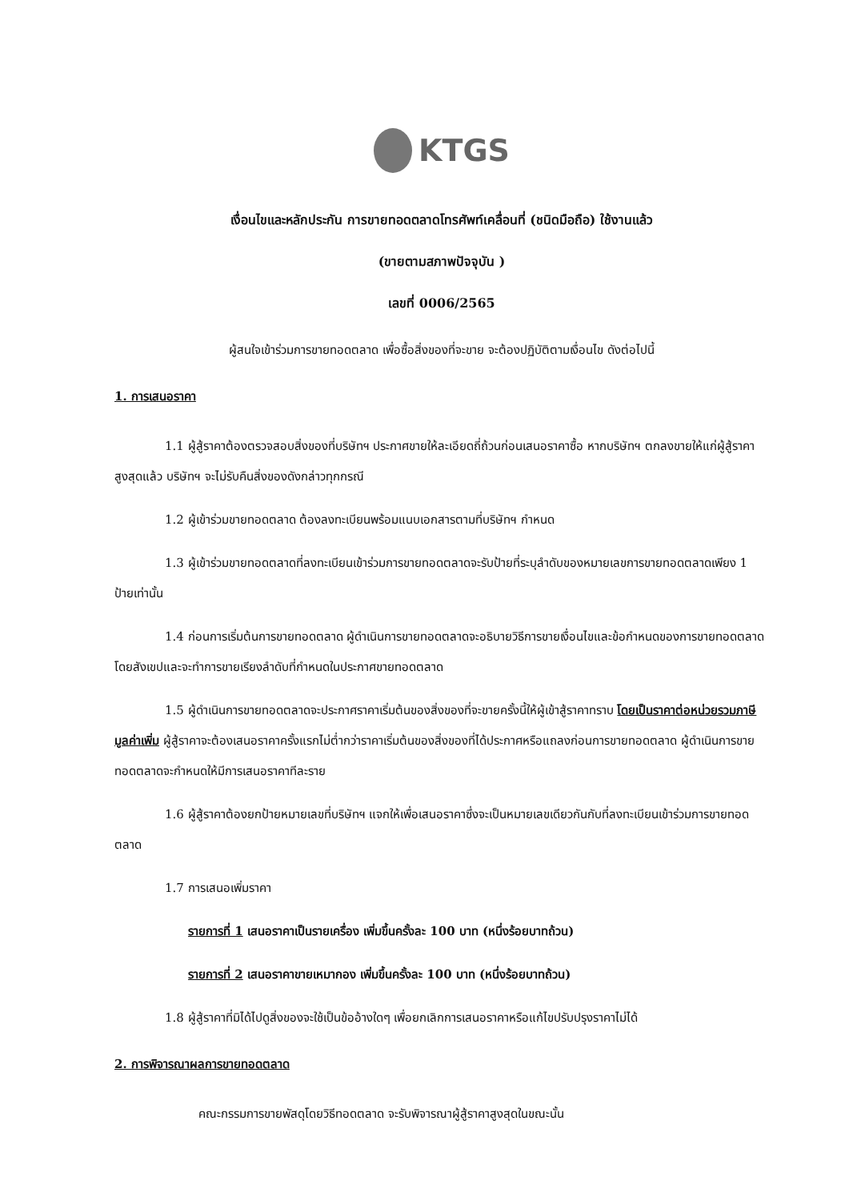KTGS
เงื่อนไขและหลักประกัน การขายทอดตลาดโทรศัพท์เคลื่อนที่ (ชนิดมือถือ) ใช้งานแล้ว
(ขายตามสภาพปัจจุบัน )
เลขที่ 0006/2565
ผู้สนใจเข้าร่วมการขายทอดตลาด เพื่อซื้อสิ่งของที่จะขาย จะต้องปฏิบัติตามเงื่อนไข ดังต่อไปนี้
1. การเสนอราคา
1.1 ผู้สู้ราคาต้องตรวจสอบสิ่งของที่บริษัทฯ ประกาศขายให้ละเอียดถี่ถ้วนก่อนเสนอราคาซื้อ หากบริษัทฯ ตกลงขายให้แก่ผู้สู้ราคาสูงสุดแล้ว บริษัทฯ จะไม่รับคืนสิ่งของดังกล่าวทุกกรณี
1.2 ผู้เข้าร่วมขายทอดตลาด ต้องลงทะเบียนพร้อมแนบเอกสารตามที่บริษัทฯ กำหนด
1.3 ผู้เข้าร่วมขายทอดตลาดที่ลงทะเบียนเข้าร่วมการขายทอดตลาดจะรับป้ายที่ระบุลำดับของหมายเลขการขายทอดตลาดเพียง 1 ป้ายเท่านั้น
1.4 ก่อนการเริ่มต้นการขายทอดตลาด ผู้ดำเนินการขายทอดตลาดจะอธิบายวิธีการขายเงื่อนไขและข้อกำหนดของการขายทอดตลาด โดยสังเขปและจะทำการขายเรียงลำดับที่กำหนดในประกาศขายทอดตลาด
1.5 ผู้ดำเนินการขายทอดตลาดจะประกาศราคาเริ่มต้นของสิ่งของที่จะขายครั้งนี้ให้ผู้เข้าสู้ราคาทราบ โดยเป็นราคาต่อหน่วยรวมภาษีมูลค่าเพิ่ม ผู้สู้ราคาจะต้องเสนอราคาครั้งแรกไม่ต่ำกว่าราคาเริ่มต้นของสิ่งของที่ได้ประกาศหรือแถลงก่อนการขายทอดตลาด ผู้ดำเนินการขายทอดตลาดจะกำหนดให้มีการเสนอราคาทีละราย
1.6 ผู้สู้ราคาต้องยกป้ายหมายเลขที่บริษัทฯ แจกให้เพื่อเสนอราคาซึ่งจะเป็นหมายเลขเดียวกันกับที่ลงทะเบียนเข้าร่วมการขายทอดตลาด
1.7 การเสนอเพิ่มราคา
รายการที่ 1 เสนอราคาเป็นรายเครื่อง เพิ่มขึ้นครั้งละ 100 บาท (หนึ่งร้อยบาทถ้วน)
รายการที่ 2 เสนอราคาขายเหมากอง เพิ่มขึ้นครั้งละ 100 บาท (หนึ่งร้อยบาทถ้วน)
1.8 ผู้สู้ราคาที่มิได้ไปดูสิ่งของจะใช้เป็นข้ออ้างใดๆ เพื่อยกเลิกการเสนอราคาหรือแก้ไขปรับปรุงราคาไม่ได้
2. การพิจารณาผลการขายทอดตลาด
คณะกรรมการขายพัสดุโดยวิธีทอดตลาด จะรับพิจารณาผู้สู้ราคาสูงสุดในขณะนั้น